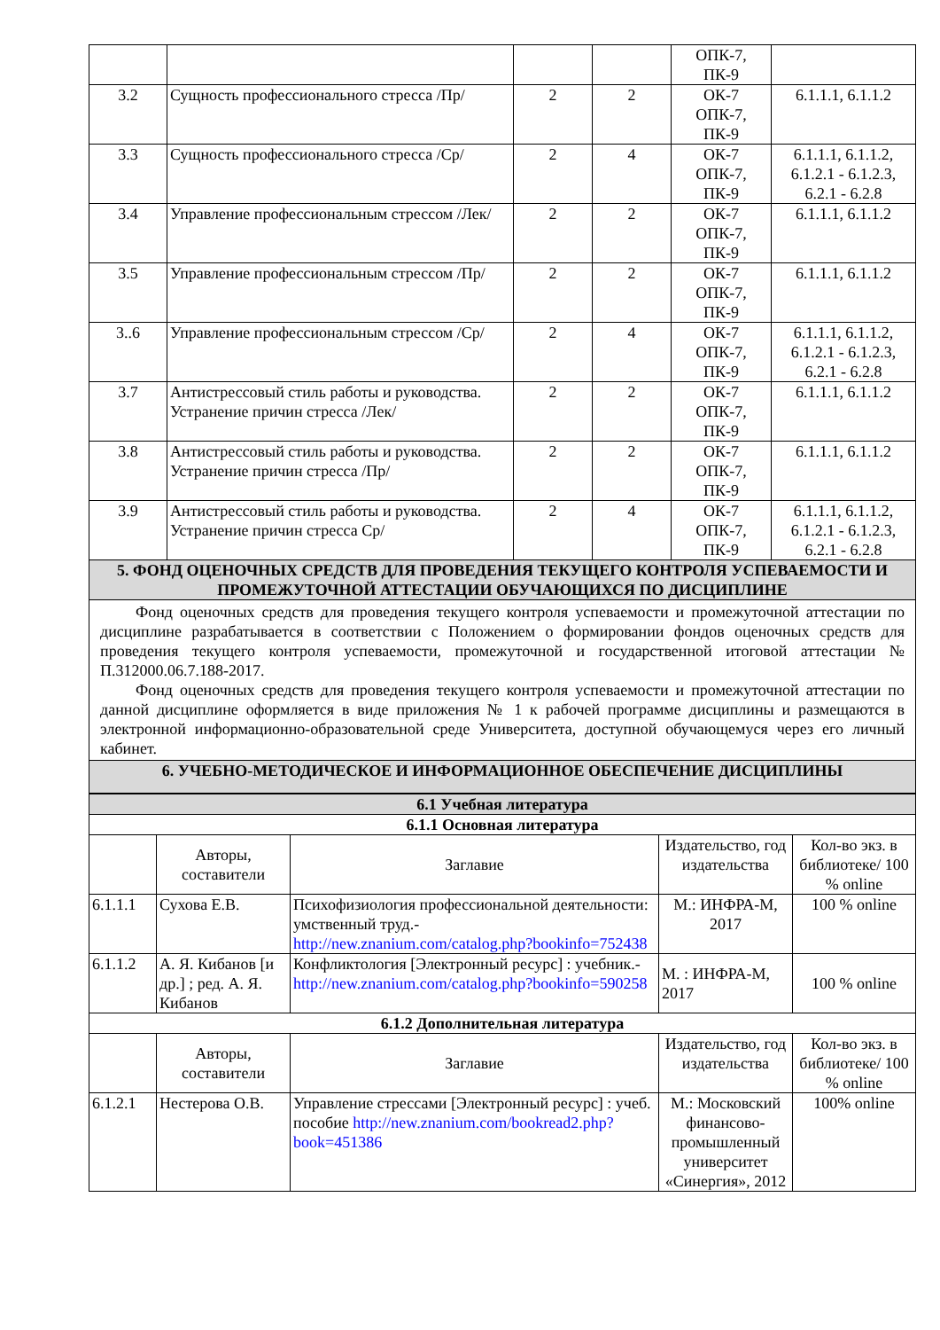| | | | | ОПК-7, ПК-9 | |
| 3.2 | Сущность профессионального стресса /Пр/ | 2 | 2 | ОК-7 ОПК-7, ПК-9 | 6.1.1.1, 6.1.1.2 |
| 3.3 | Сущность профессионального стресса /Ср/ | 2 | 4 | ОК-7 ОПК-7, ПК-9 | 6.1.1.1, 6.1.1.2, 6.1.2.1 - 6.1.2.3, 6.2.1 - 6.2.8 |
| 3.4 | Управление профессиональным стрессом /Лек/ | 2 | 2 | ОК-7 ОПК-7, ПК-9 | 6.1.1.1, 6.1.1.2 |
| 3.5 | Управление профессиональным стрессом /Пр/ | 2 | 2 | ОК-7 ОПК-7, ПК-9 | 6.1.1.1, 6.1.1.2 |
| 3..6 | Управление профессиональным стрессом /Ср/ | 2 | 4 | ОК-7 ОПК-7, ПК-9 | 6.1.1.1, 6.1.1.2, 6.1.2.1 - 6.1.2.3, 6.2.1 - 6.2.8 |
| 3.7 | Антистрессовый стиль работы и руководства. Устранение причин стресса /Лек/ | 2 | 2 | ОК-7 ОПК-7, ПК-9 | 6.1.1.1, 6.1.1.2 |
| 3.8 | Антистрессовый стиль работы и руководства. Устранение причин стресса /Пр/ | 2 | 2 | ОК-7 ОПК-7, ПК-9 | 6.1.1.1, 6.1.1.2 |
| 3.9 | Антистрессовый стиль работы и руководства. Устранение причин стресса Ср/ | 2 | 4 | ОК-7 ОПК-7, ПК-9 | 6.1.1.1, 6.1.1.2, 6.1.2.1 - 6.1.2.3, 6.2.1 - 6.2.8 |
| 5. ФОНД ОЦЕНОЧНЫХ СРЕДСТВ ДЛЯ ПРОВЕДЕНИЯ ТЕКУЩЕГО КОНТРОЛЯ УСПЕВАЕМОСТИ И ПРОМЕЖУТОЧНОЙ АТТЕСТАЦИИ ОБУЧАЮЩИХСЯ ПО ДИСЦИПЛИНЕ | | | | | |
| Фонд оценочных средств для проведения текущего контроля успеваемости и промежуточной аттестации по дисциплине разрабатывается в соответствии с Положением о формировании фондов оценочных средств для проведения текущего контроля успеваемости, промежуточной и государственной итоговой аттестации № П.312000.06.7.188-2017. Фонд оценочных средств для проведения текущего контроля успеваемости и промежуточной аттестации по данной дисциплине оформляется в виде приложения № 1 к рабочей программе дисциплины и размещаются в электронной информационно-образовательной среде Университета, доступной обучающемуся через его личный кабинет. | | | | | |
| 6. УЧЕБНО-МЕТОДИЧЕСКОЕ И ИНФОРМАЦИОННОЕ ОБЕСПЕЧЕНИЕ ДИСЦИПЛИНЫ | | | | | |
| 6.1 Учебная литература | | | | |
| 6.1.1 Основная литература | | | | |
| | Авторы, составители | Заглавие | Издательство, год издательства | Кол-во экз. в библиотеке/ 100 % online |
| 6.1.1.1 | Сухова Е.В. | Психофизиология профессиональной деятельности: умственный труд.- http://new.znanium.com/catalog.php?bookinfo=752438 | М.: ИНФРА-М, 2017 | 100 % online |
| 6.1.1.2 | А. Я. Кибанов [и др.] ; ред. А. Я. Кибанов | Конфликтология [Электронный ресурс] : учебник.- http://new.znanium.com/catalog.php?bookinfo=590258 | М. : ИНФРА-М, 2017 | 100 % online |
| 6.1.2 Дополнительная литература | | | | |
| | Авторы, составители | Заглавие | Издательство, год издательства | Кол-во экз. в библиотеке/ 100 % online |
| 6.1.2.1 | Нестерова О.В. | Управление стрессами [Электронный ресурс] : учеб. пособие http://new.znanium.com/bookread2.php?book=451386 | М.: Московский финансово-промышленный университет «Синергия», 2012 | 100% online |